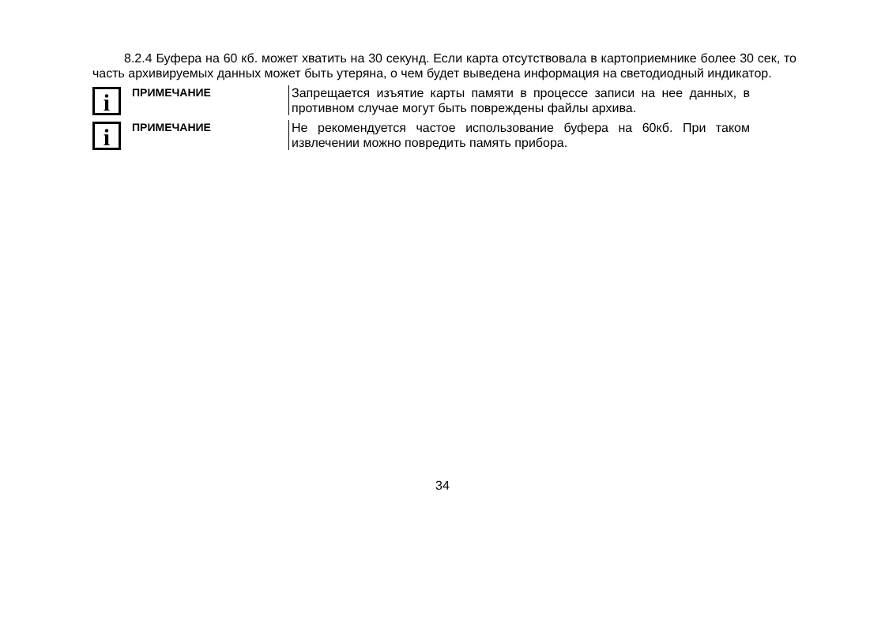8.2.4 Буфера на 60 кб. может хватить на 30 секунд. Если карта отсутствовала в картоприемнике более 30 сек, то часть архивируемых данных может быть утеряна, о чем будет выведена информация на светодиодный индикатор.
i
ПРИМЕЧАНИЕ Запрещается изъятие карты памяти в процессе записи на нее данных, в противном случае могут быть повреждены файлы архива.
i
ПРИМЕЧАНИЕ Не рекомендуется частое использование буфера на 60кб. При таком извлечении можно повредить память прибора.
34